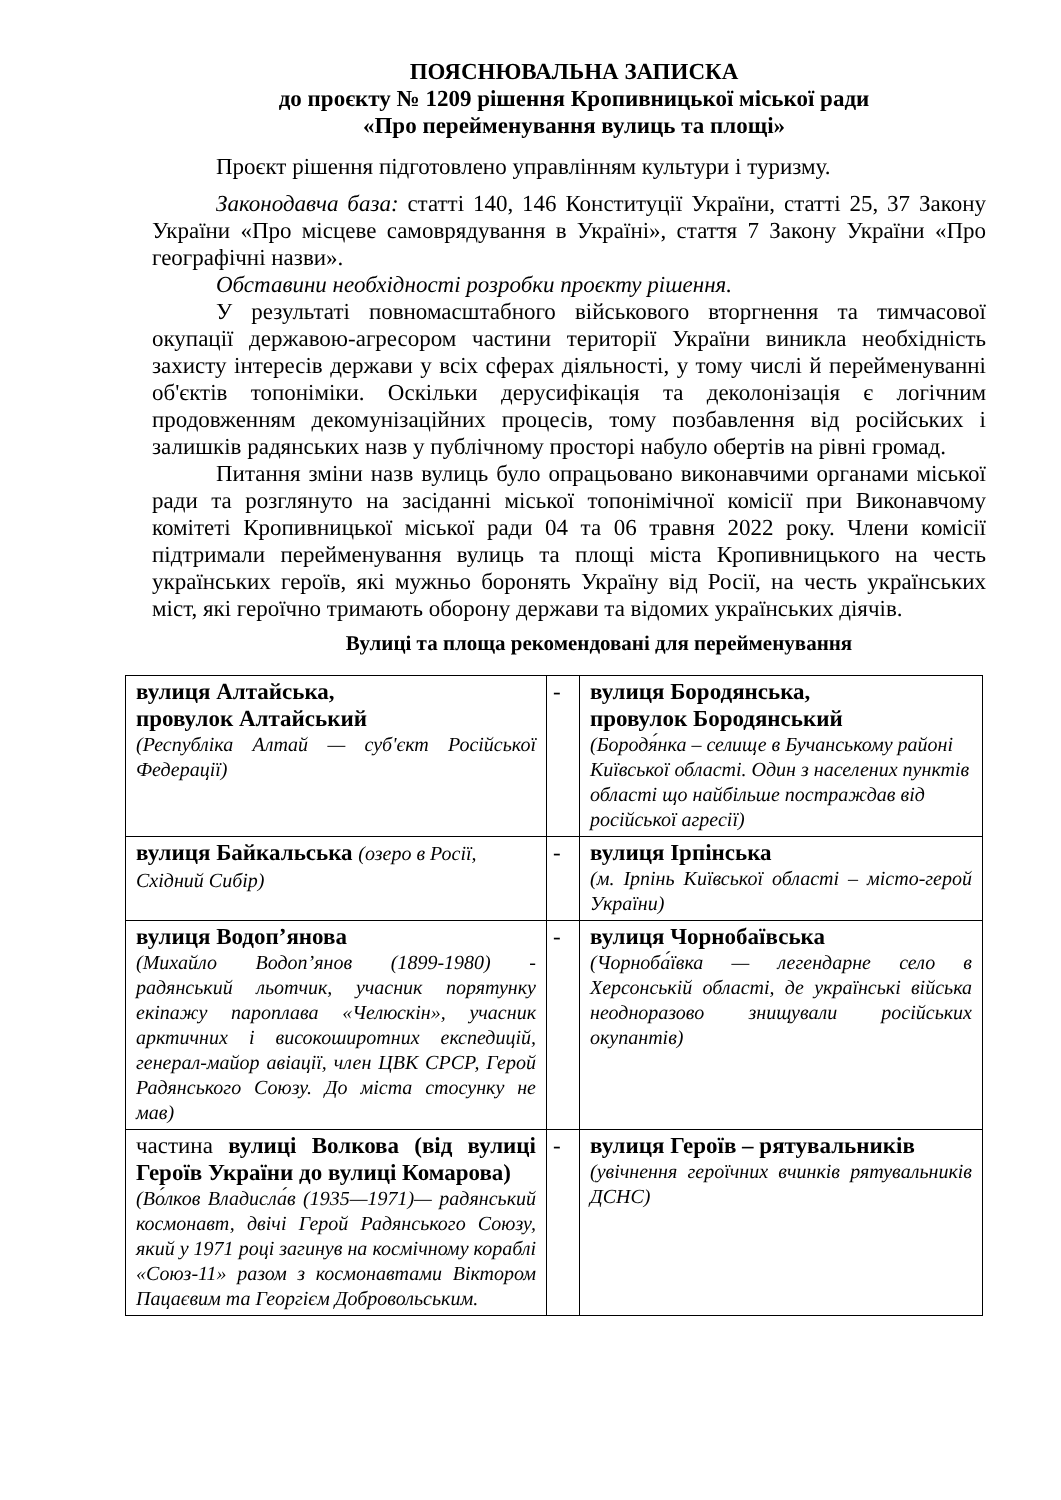ПОЯСНЮВАЛЬНА ЗАПИСКА
до проєкту № 1209 рішення Кропивницької міської ради
«Про перейменування вулиць та площі»
Проєкт рішення підготовлено управлінням культури і туризму.
Законодавча база: статті 140, 146 Конституції України, статті 25, 37 Закону України «Про місцеве самоврядування в Україні», стаття 7 Закону України «Про географічні назви».
Обставини необхідності розробки проєкту рішення.
У результаті повномасштабного військового вторгнення та тимчасової окупації державою-агресором частини території України виникла необхідність захисту інтересів держави у всіх сферах діяльності, у тому числі й перейменуванні об'єктів топоніміки. Оскільки дерусифікація та деколонізація є логічним продовженням декомунізаційних процесів, тому позбавлення від російських і залишків радянських назв у публічному просторі набуло обертів на рівні громад.
Питання зміни назв вулиць було опрацьовано виконавчими органами міської ради та розглянуто на засіданні міської топонімічної комісії при Виконавчому комітеті Кропивницької міської ради 04 та 06 травня 2022 року. Члени комісії підтримали перейменування вулиць та площі міста Кропивницького на честь українських героїв, які мужньо боронять Україну від Росії, на честь українських міст, які героїчно тримають оборону держави та відомих українських діячів.
Вулиці та площа рекомендовані для перейменування
| вулиця Алтайська, провулок Алтайський (Республіка Алтай — суб'єкт Російської Федерації) | - | вулиця Бородянська, провулок Бородянський (Бородя́нка – селище в Бучанському районі Київської області. Один з населених пунктів області що найбільше постраждав від російської агресії) |
| вулиця Байкальська (озеро в Росії, Східний Сибір) | - | вулиця Ірпінська (м. Ірпінь Київської області – місто-герой України) |
| вулиця Водоп’янова (Михайло Водоп’янов (1899-1980) - радянський льотчик, учасник порятунку екіпажу пароплава «Челюскін», учасник арктичних і високоширотних експедицій, генерал-майор авіації, член ЦВК СРСР, Герой Радянського Союзу. До міста стосунку не мав) | - | вулиця Чорнобаївська (Чорноба́ївка — легендарне село в Херсонській області, де українські війська неодноразово знищували російських окупантів) |
| частина вулиці Волкова (від вулиці Героїв України до вулиці Комарова) (Во́лков Владисла́в (1935—1971)— радянський космонавт, двічі Герой Радянського Союзу, який у 1971 році загинув на космічному кораблі «Союз-11» разом з космонавтами Віктором Пацаєвим та Георгієм Добровольським. | - | вулиця Героїв – рятувальників (увічнення героїчних вчинків рятувальників ДСНС) |